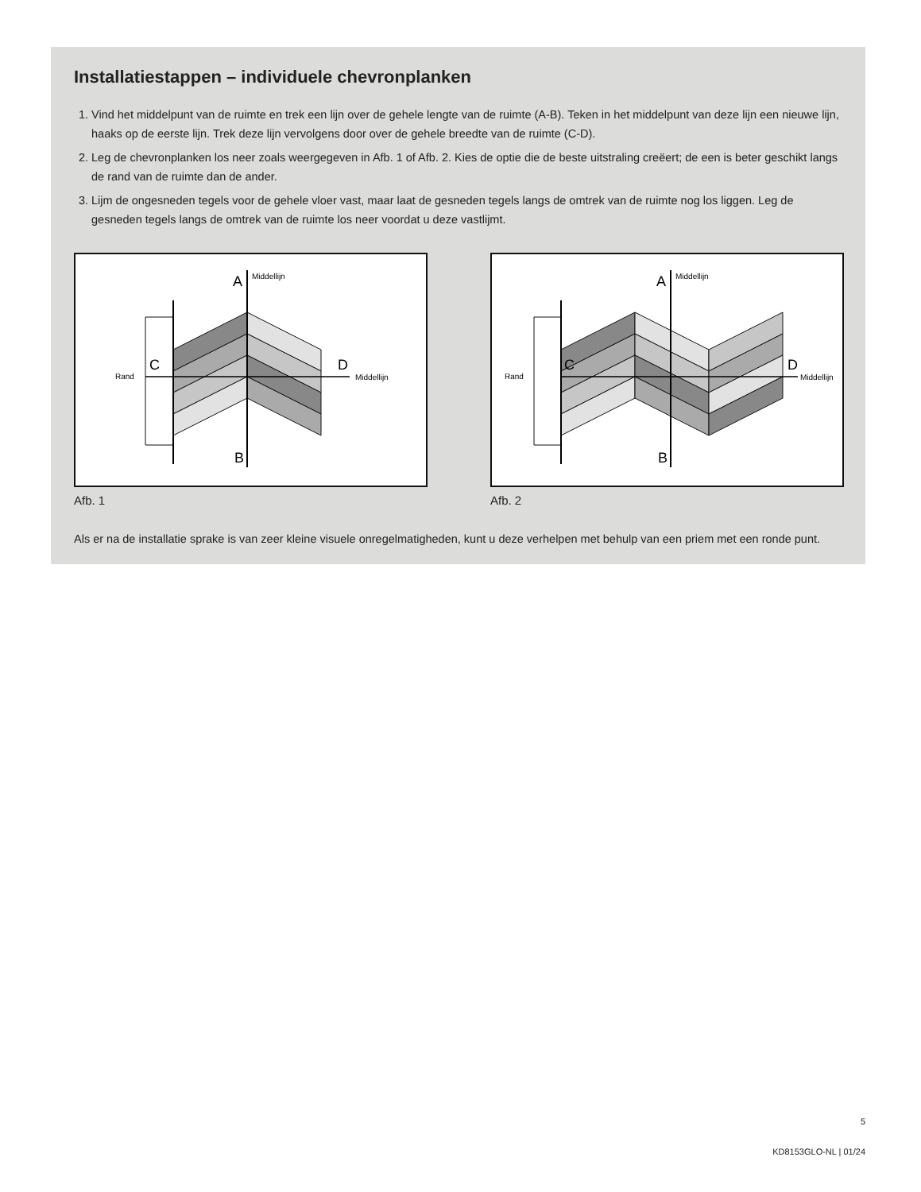Installatiestappen – individuele chevronplanken
1. Vind het middelpunt van de ruimte en trek een lijn over de gehele lengte van de ruimte (A-B). Teken in het middelpunt van deze lijn een nieuwe lijn, haaks op de eerste lijn. Trek deze lijn vervolgens door over de gehele breedte van de ruimte (C-D).
2. Leg de chevronplanken los neer zoals weergegeven in Afb. 1 of Afb. 2. Kies de optie die de beste uitstraling creëert; de een is beter geschikt langs de rand van de ruimte dan de ander.
3. Lijm de ongesneden tegels voor de gehele vloer vast, maar laat de gesneden tegels langs de omtrek van de ruimte nog los liggen. Leg de gesneden tegels langs de omtrek van de ruimte los neer voordat u deze vastlijmt.
Rand
Middellijn
Middellijn
A
B
C
D
Afb. 1
Rand
Middellijn
Middellijn
A
B
C
D
Afb. 2
Als er na de installatie sprake is van zeer kleine visuele onregelmatigheden, kunt u deze verhelpen met behulp van een priem met een ronde punt.
5
KD8153GLO-NL | 01/24